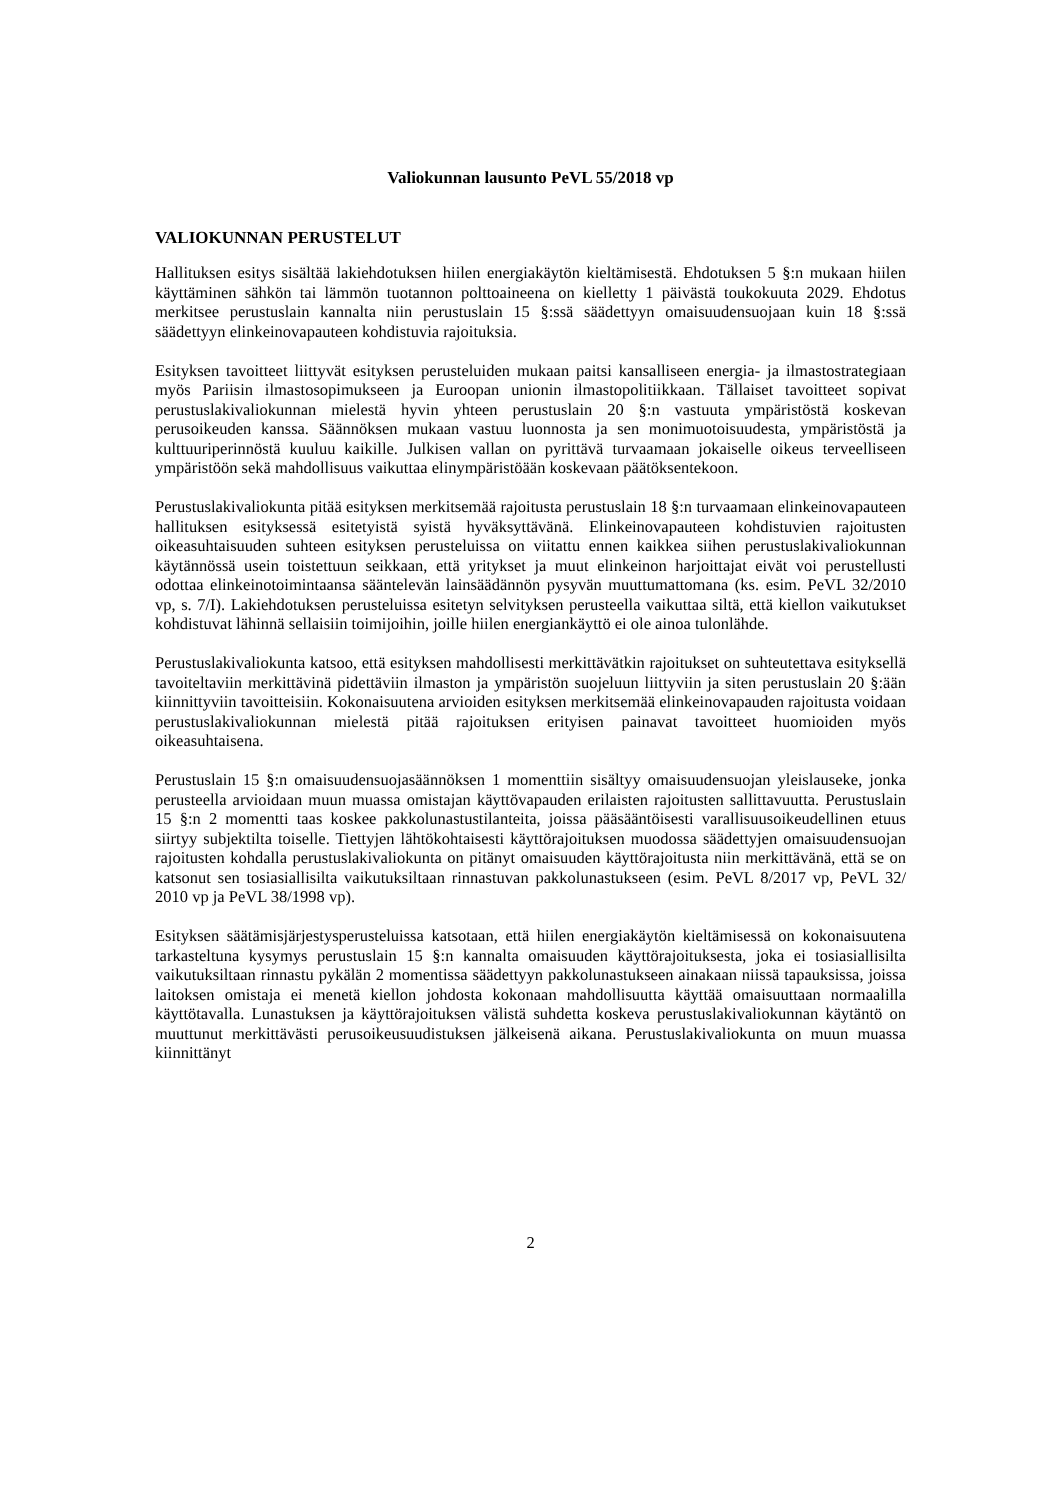Valiokunnan lausunto PeVL 55/2018 vp
VALIOKUNNAN PERUSTELUT
Hallituksen esitys sisältää lakiehdotuksen hiilen energiakäytön kieltämisestä. Ehdotuksen 5 §:n mukaan hiilen käyttäminen sähkön tai lämmön tuotannon polttoaineena on kielletty 1 päivästä toukokuuta 2029. Ehdotus merkitsee perustuslain kannalta niin perustuslain 15 §:ssä säädettyyn omaisuudensuojaan kuin 18 §:ssä säädettyyn elinkeinovapauteen kohdistuvia rajoituksia.
Esityksen tavoitteet liittyvät esityksen perusteluiden mukaan paitsi kansalliseen energia- ja ilmastostrategiaan myös Pariisin ilmastosopimukseen ja Euroopan unionin ilmastopolitiikkaan. Tällaiset tavoitteet sopivat perustuslakivaliokunnan mielestä hyvin yhteen perustuslain 20 §:n vastuuta ympäristöstä koskevan perusoikeuden kanssa. Säännöksen mukaan vastuu luonnosta ja sen monimuotoisuudesta, ympäristöstä ja kulttuuriperinnöstä kuuluu kaikille. Julkisen vallan on pyrittävä turvaamaan jokaiselle oikeus terveelliseen ympäristöön sekä mahdollisuus vaikuttaa elinympäristöään koskevaan päätöksentekoon.
Perustuslakivaliokunta pitää esityksen merkitsemää rajoitusta perustuslain 18 §:n turvaamaan elinkeinovapauteen hallituksen esityksessä esitetyistä syistä hyväksyttävänä. Elinkeinovapauteen kohdistuvien rajoitusten oikeasuhtaisuuden suhteen esityksen perusteluissa on viitattu ennen kaikkea siihen perustuslakivaliokunnan käytännössä usein toistettuun seikkaan, että yritykset ja muut elinkeinon harjoittajat eivät voi perustellusti odottaa elinkeinotoimintaansa sääntelevän lainsäädännön pysyvän muuttumattomana (ks. esim. PeVL 32/2010 vp, s. 7/I). Lakiehdotuksen perusteluissa esitetyn selvityksen perusteella vaikuttaa siltä, että kiellon vaikutukset kohdistuvat lähinnä sellaisiin toimijoihin, joille hiilen energiankäyttö ei ole ainoa tulonlähde.
Perustuslakivaliokunta katsoo, että esityksen mahdollisesti merkittävätkin rajoitukset on suhteutettava esityksellä tavoiteltaviin merkittävinä pidettäviin ilmaston ja ympäristön suojeluun liittyviin ja siten perustuslain 20 §:ään kiinnittyviin tavoitteisiin. Kokonaisuutena arvioiden esityksen merkitsemää elinkeinovapauden rajoitusta voidaan perustuslakivaliokunnan mielestä pitää rajoituksen erityisen painavat tavoitteet huomioiden myös oikeasuhtaisena.
Perustuslain 15 §:n omaisuudensuojasäännöksen 1 momenttiin sisältyy omaisuudensuojan yleislauseke, jonka perusteella arvioidaan muun muassa omistajan käyttövapauden erilaisten rajoitusten sallittavuutta. Perustuslain 15 §:n 2 momentti taas koskee pakkolunastustilanteita, joissa pääsääntöisesti varallisuusoikeudellinen etuus siirtyy subjektilta toiselle. Tiettyjen lähtökohtaisesti käyttörajoituksen muodossa säädettyjen omaisuudensuojan rajoitusten kohdalla perustuslakivaliokunta on pitänyt omaisuuden käyttörajoitusta niin merkittävänä, että se on katsonut sen tosiasiallisilta vaikutuksiltaan rinnastuvan pakkolunastukseen (esim. PeVL 8/2017 vp, PeVL 32/ 2010 vp ja PeVL 38/1998 vp).
Esityksen säätämisjärjestysperusteluissa katsotaan, että hiilen energiakäytön kieltämisessä on kokonaisuutena tarkasteltuna kysymys perustuslain 15 §:n kannalta omaisuuden käyttörajoituksesta, joka ei tosiasiallisilta vaikutuksiltaan rinnastu pykälän 2 momentissa säädettyyn pakkolunastukseen ainakaan niissä tapauksissa, joissa laitoksen omistaja ei menetä kiellon johdosta kokonaan mahdollisuutta käyttää omaisuuttaan normaalilla käyttötavalla. Lunastuksen ja käyttörajoituksen välistä suhdetta koskeva perustuslakivaliokunnan käytäntö on muuttunut merkittävästi perusoikeusuudistuksen jälkeisenä aikana. Perustuslakivaliokunta on muun muassa kiinnittänyt
2